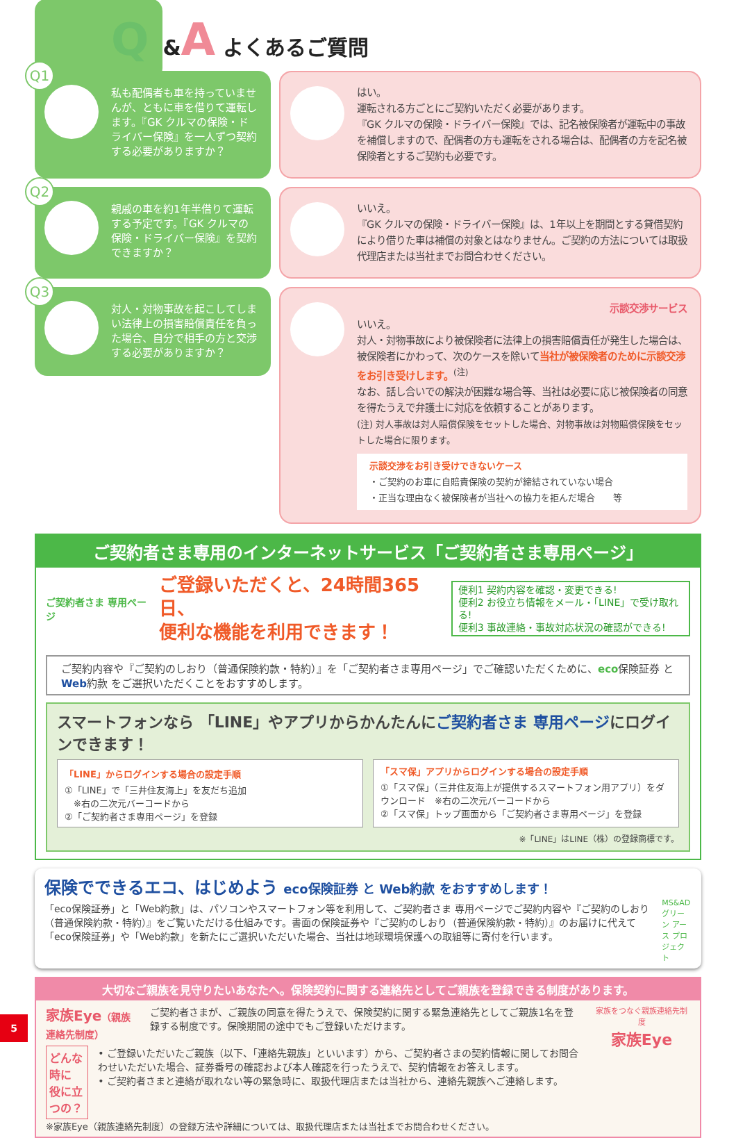Q &A よくあるご質問
Q1
私も配偶者も車を持っていませんが、ともに車を借りて運転します。『GK クルマの保険・ドライバー保険』を一人ずつ契約する必要がありますか？
はい。
運転される方ごとにご契約いただく必要があります。
『GK クルマの保険・ドライバー保険』では、記名被保険者が運転中の事故を補償しますので、配偶者の方も運転をされる場合は、配偶者の方を記名被保険者とするご契約も必要です。
Q2
親戚の車を約1年半借りて運転する予定です。『GK クルマの保険・ドライバー保険』を契約できますか？
いいえ。
『GK クルマの保険・ドライバー保険』は、1年以上を期間とする貸借契約により借りた車は補償の対象とはなりません。ご契約の方法については取扱代理店または当社までお問合わせください。
Q3
対人・対物事故を起こしてしまい法律上の損害賠償責任を負った場合、自分で相手の方と交渉する必要がありますか？
示談交渉サービス
いいえ。
対人・対物事故により被保険者に法律上の損害賠償責任が発生した場合は、被保険者にかわって、次のケースを除いて当社が被保険者のために示談交渉をお引き受けします。<sup>(注)</sup>
なお、話し合いでの解決が困難な場合等、当社は必要に応じ被保険者の同意を得たうえで弁護士に対応を依頼することがあります。
(注) 対人事故は対人賠償保険をセットした場合、対物事故は対物賠償保険をセットした場合に限ります。
示談交渉をお引き受けできないケース
・ご契約のお車に自賠責保険の契約が締結されていない場合
・正当な理由なく被保険者が当社への協力を拒んだ場合　　等
ご契約者さま専用のインターネットサービス「ご契約者さま専用ページ」
ご契約者さま 専用ページ
ご登録いただくと、24時間365日、
便利な機能を利用できます！
便利1 契約内容を確認・変更できる!
便利2 お役立ち情報をメール・「LINE」で受け取れる!
便利3 事故連絡・事故対応状況の確認ができる!
ご契約内容や『ご契約のしおり（普通保険約款・特約）』を「ご契約者さま専用ページ」でご確認いただくために、eco保険証券 と Web約款 をご選択いただくことをおすすめします。
スマートフォンなら 「LINE」やアプリからかんたんにご契約者さま 専用ページにログインできます！
「LINE」からログインする場合の設定手順
①「LINE」で「三井住友海上」を友だち追加
　※右の二次元バーコードから
②「ご契約者さま専用ページ」を登録
「スマ保」アプリからログインする場合の設定手順
①「スマ保」（三井住友海上が提供するスマートフォン用アプリ）をダウンロード　※右の二次元バーコードから
②「スマ保」トップ画面から「ご契約者さま専用ページ」を登録
※「LINE」はLINE（株）の登録商標です。
保険でできるエコ、はじめよう eco保険証券 と Web約款 をおすすめします！
「eco保険証券」と「Web約款」は、パソコンやスマートフォン等を利用して、ご契約者さま 専用ページでご契約内容や『ご契約のしおり（普通保険約款・特約）』をご覧いただける仕組みです。書面の保険証券や『ご契約のしおり（普通保険約款・特約）』のお届けに代えて「eco保険証券」や「Web約款」を新たにご選択いただいた場合、当社は地球環境保護への取組等に寄付を行います。
MS&AD
グリーン アース プロジェクト
大切なご親族を見守りたいあなたへ。保険契約に関する連絡先としてご親族を登録できる制度があります。
家族Eye（親族連絡先制度） ご契約者さまが、ご親族の同意を得たうえで、保険契約に関する緊急連絡先としてご親族1名を登録する制度です。保険期間の途中でもご登録いただけます。
どんな時に
役に立つの？
• ご登録いただいたご親族（以下、「連絡先親族」といいます）から、ご契約者さまの契約情報に関してお問合わせいただいた場合、証券番号の確認および本人確認を行ったうえで、契約情報をお答えします。
• ご契約者さまと連絡が取れない等の緊急時に、取扱代理店または当社から、連絡先親族へご連絡します。
※家族Eye（親族連絡先制度）の登録方法や詳細については、取扱代理店または当社までお問合わせください。
家族をつなぐ親族連絡先制度
家族Eye
5